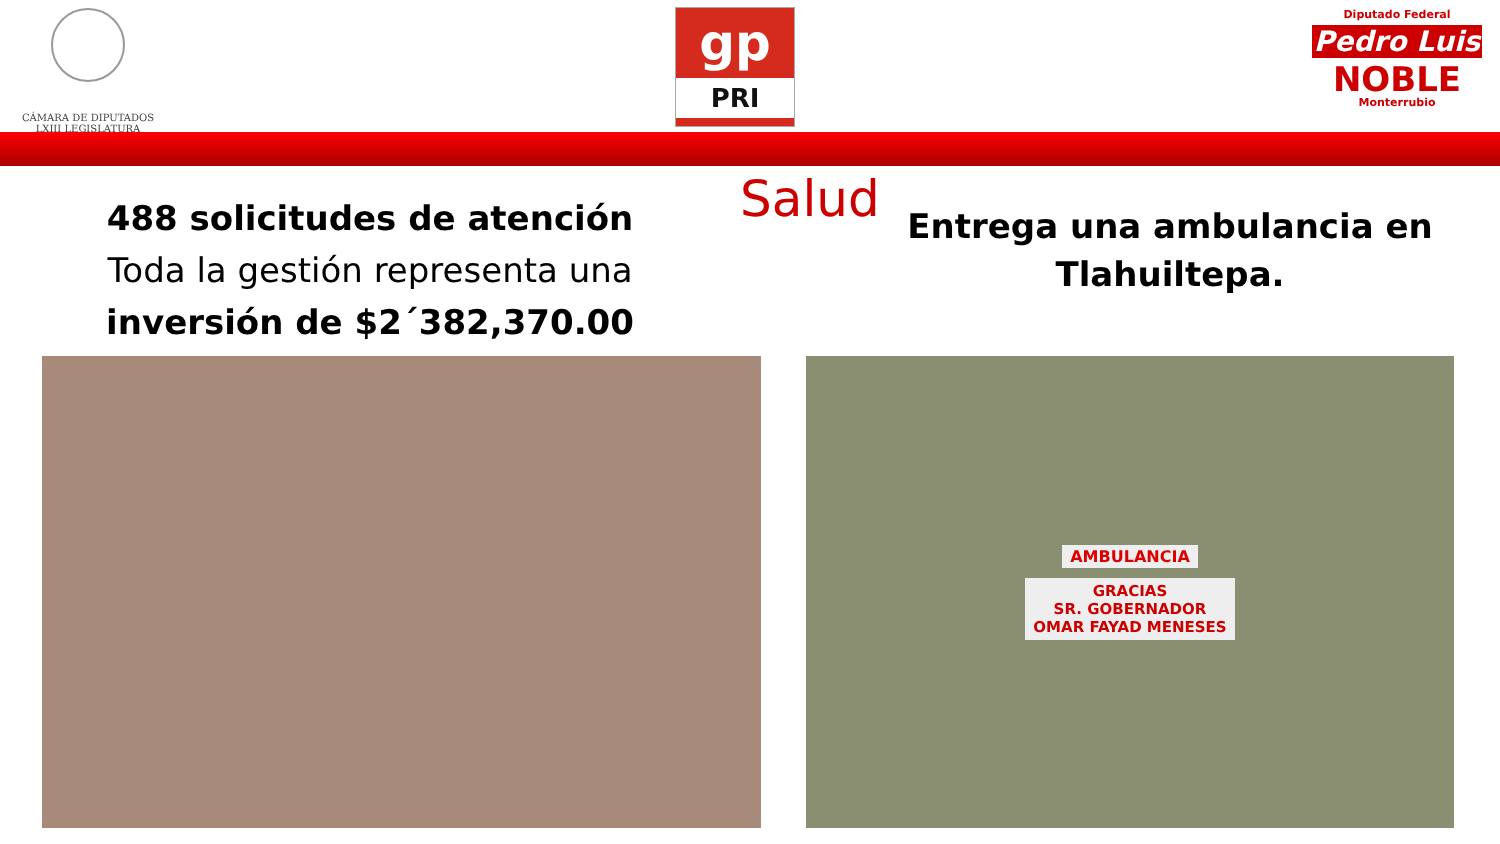CÁMARA DE DIPUTADOS
LXIII LEGISLATURA
gp
PRI
Diputado Federal
Pedro Luis
NOBLE
Monterrubio
488 solicitudes de atención
Toda la gestión representa una
inversión de $2´382,370.00
Salud
Entrega una ambulancia en Tlahuiltepa.
AMBULANCIA
GRACIAS
SR. GOBERNADOR
OMAR FAYAD MENESES